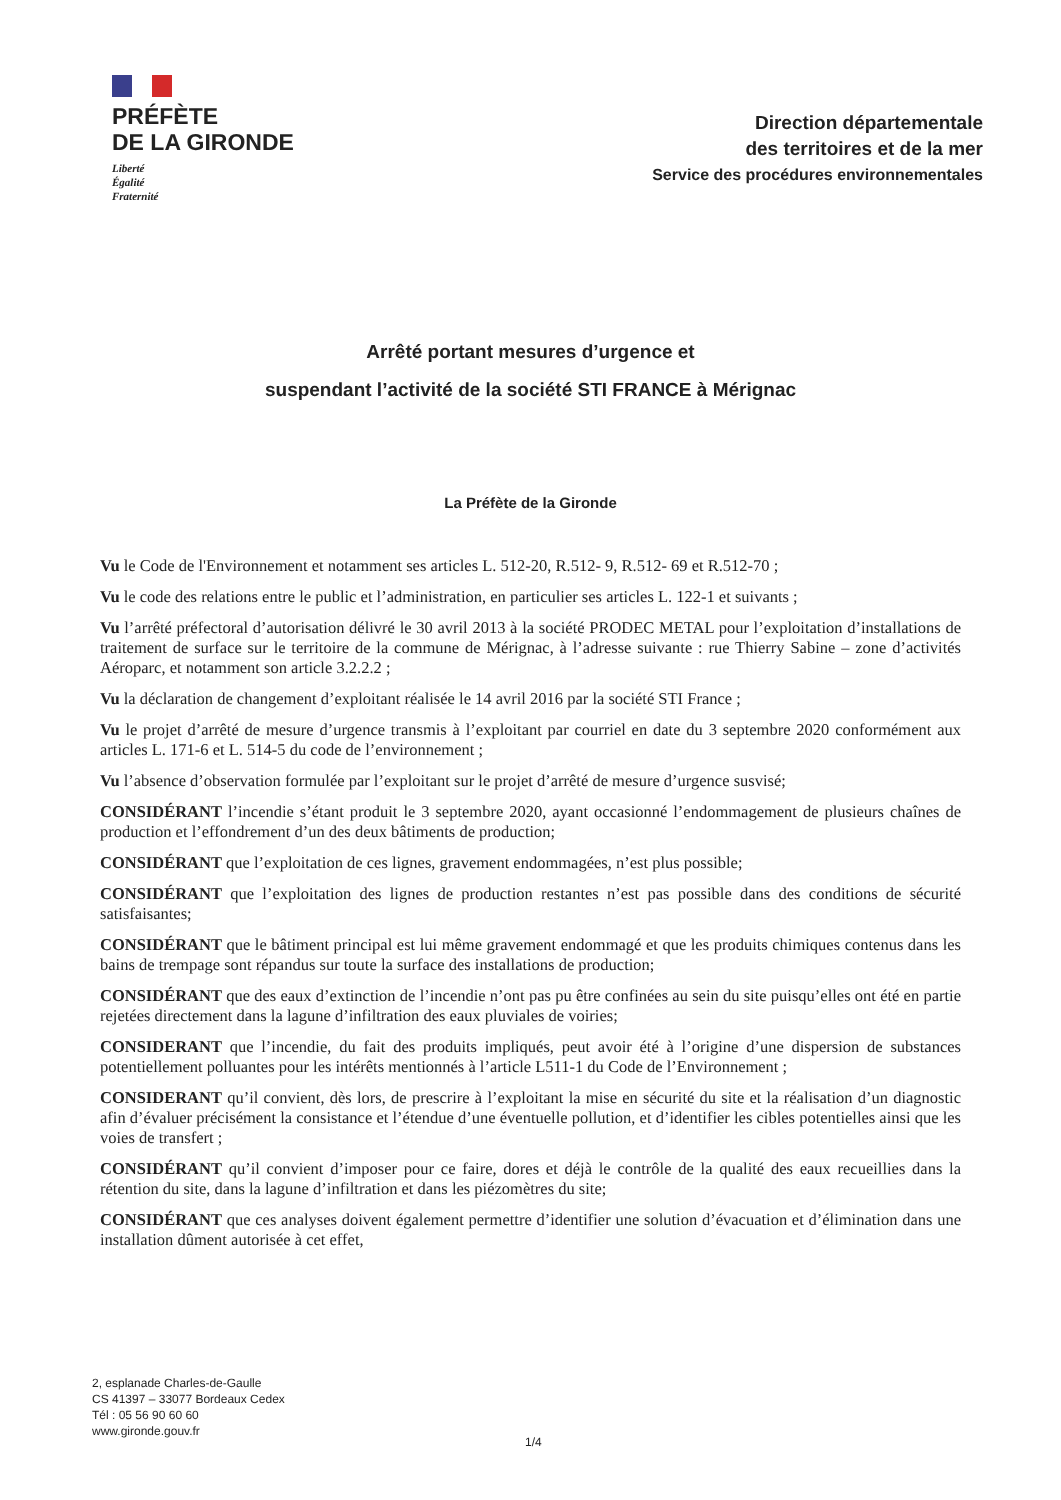PRÉFÈTE
DE LA GIRONDE
Liberté
Égalité
Fraternité
Direction départementale
des territoires et de la mer
Service des procédures environnementales
Arrêté portant mesures d’urgence et
suspendant l’activité de la société STI FRANCE à Mérignac
La Préfète de la Gironde
Vu le Code de l'Environnement et notamment ses articles L. 512-20, R.512- 9, R.512- 69 et R.512-70 ;
Vu le code des relations entre le public et l’administration, en particulier ses articles L. 122-1 et suivants ;
Vu l’arrêté préfectoral d’autorisation délivré le 30 avril 2013 à la société PRODEC METAL pour l’exploitation d’installations de traitement de surface sur le territoire de la commune de Mérignac, à l’adresse suivante : rue Thierry Sabine – zone d’activités Aéroparc, et notamment son article 3.2.2.2 ;
Vu la déclaration de changement d’exploitant réalisée le 14 avril 2016 par la société STI France ;
Vu le projet d’arrêté de mesure d’urgence transmis à l’exploitant par courriel en date du 3 septembre 2020 conformément aux articles L. 171-6 et L. 514-5 du code de l’environnement ;
Vu l’absence d’observation formulée par l’exploitant sur le projet d’arrêté de mesure d’urgence susvisé;
CONSIDÉRANT l’incendie s’étant produit le 3 septembre 2020, ayant occasionné l’endommagement de plusieurs chaînes de production et l’effondrement d’un des deux bâtiments de production;
CONSIDÉRANT que l’exploitation de ces lignes, gravement endommagées, n’est plus possible;
CONSIDÉRANT que l’exploitation des lignes de production restantes n’est pas possible dans des conditions de sécurité satisfaisantes;
CONSIDÉRANT que le bâtiment principal est lui même gravement endommagé et que les produits chimiques contenus dans les bains de trempage sont répandus sur toute la surface des installations de production;
CONSIDÉRANT que des eaux d’extinction de l’incendie n’ont pas pu être confinées au sein du site puisqu’elles ont été en partie rejetées directement dans la lagune d’infiltration des eaux pluviales de voiries;
CONSIDERANT que l’incendie, du fait des produits impliqués, peut avoir été à l’origine d’une dispersion de substances potentiellement polluantes pour les intérêts mentionnés à l’article L511-1 du Code de l’Environnement ;
CONSIDERANT qu’il convient, dès lors, de prescrire à l’exploitant la mise en sécurité du site et la réalisation d’un diagnostic afin d’évaluer précisément la consistance et l’étendue d’une éventuelle pollution, et d’identifier les cibles potentielles ainsi que les voies de transfert ;
CONSIDÉRANT qu’il convient d’imposer pour ce faire, dores et déjà le contrôle de la qualité des eaux recueillies dans la rétention du site, dans la lagune d’infiltration et dans les piézomètres du site;
CONSIDÉRANT que ces analyses doivent également permettre d’identifier une solution d’évacuation et d’élimination dans une installation dûment autorisée à cet effet,
2, esplanade Charles-de-Gaulle
CS 41397 – 33077 Bordeaux Cedex
Tél : 05 56 90 60 60
www.gironde.gouv.fr
1/4